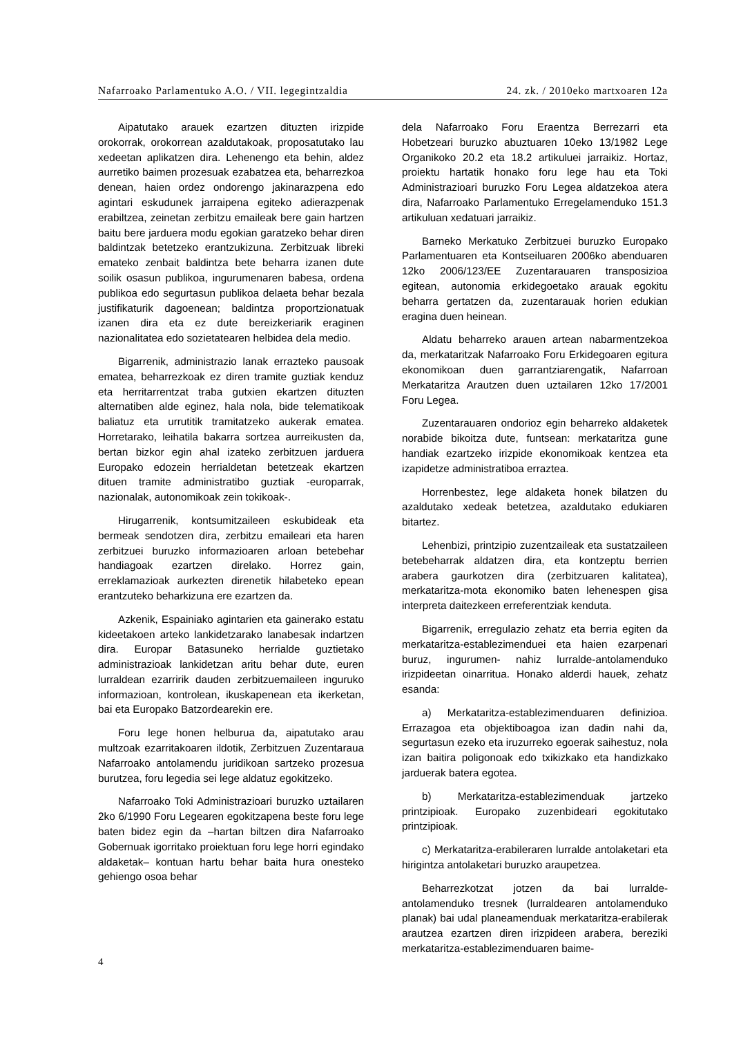Nafarroako Parlamentuko A.O. / VII. legegintzaldia 24. zk. / 2010eko martxoaren 12a
Aipatutako arauek ezartzen dituzten irizpide orokorrak, orokorrean azaldutakoak, proposatutako lau xedeetan aplikatzen dira. Lehenengo eta behin, aldez aurretiko baimen prozesuak ezabatzea eta, beharrezkoa denean, haien ordez ondorengo jakinarazpena edo agintari eskudunek jarraipena egiteko adierazpenak erabiltzea, zeinetan zerbitzu emaileak bere gain hartzen baitu bere jarduera modu egokian garatzeko behar diren baldintzak betetzeko erantzukizuna. Zerbitzuak libreki emateko zenbait baldintza bete beharra izanen dute soilik osasun publikoa, ingurumenaren babesa, ordena publikoa edo segurtasun publikoa delaeta behar bezala justifikaturik dagoenean; baldintza proportzionatuak izanen dira eta ez dute bereizkeriarik eraginen nazionalitatea edo sozietatearen helbidea dela medio.
Bigarrenik, administrazio lanak errazteko pausoak ematea, beharrezkoak ez diren tramite guztiak kenduz eta herritarrentzat traba gutxien ekartzen dituzten alternatiben alde eginez, hala nola, bide telematikoak baliatuz eta urrutitik tramitatzeko aukerak ematea. Horretarako, leihatila bakarra sortzea aurreikusten da, bertan bizkor egin ahal izateko zerbitzuen jarduera Europako edozein herrialdetan betetzeak ekartzen dituen tramite administratibo guztiak -europarrak, nazionalak, autonomikoak zein tokikoak-.
Hirugarrenik, kontsumitzaileen eskubideak eta bermeak sendotzen dira, zerbitzu emaileari eta haren zerbitzuei buruzko informazioaren arloan betebehar handiagoak ezartzen direlako. Horrez gain, erreklamazioak aurkezten direnetik hilabeteko epean erantzuteko beharkizuna ere ezartzen da.
Azkenik, Espainiako agintarien eta gainerako estatu kideetakoen arteko lankidetzarako lanabesak indartzen dira. Europar Batasuneko herrialde guztietako administrazioak lankidetzan aritu behar dute, euren lurraldean ezarririk dauden zerbitzuemaileen inguruko informazioan, kontrolean, ikuskapenean eta ikerketan, bai eta Europako Batzordearekin ere.
Foru lege honen helburua da, aipatutako arau multzoak ezarritakoaren ildotik, Zerbitzuen Zuzentaraua Nafarroako antolamendu juridikoan sartzeko prozesua burutzea, foru legedia sei lege aldatuz egokitzeko.
Nafarroako Toki Administrazioari buruzko uztailaren 2ko 6/1990 Foru Legearen egokitzapena beste foru lege baten bidez egin da –hartan biltzen dira Nafarroako Gobernuak igorritako proiektuan foru lege horri egindako aldaketak– kontuan hartu behar baita hura onesteko gehiengo osoa behar
dela Nafarroako Foru Eraentza Berrezarri eta Hobetzeari buruzko abuztuaren 10eko 13/1982 Lege Organikoko 20.2 eta 18.2 artikuluei jarraikiz. Hortaz, proiektu hartatik honako foru lege hau eta Toki Administrazioari buruzko Foru Legea aldatzekoa atera dira, Nafarroako Parlamentuko Erregelamenduko 151.3 artikuluan xedatuari jarraikiz.
Barneko Merkatuko Zerbitzuei buruzko Europako Parlamentuaren eta Kontseiluaren 2006ko abenduaren 12ko 2006/123/EE Zuzentarauaren transposizioa egitean, autonomia erkidegoetako arauak egokitu beharra gertatzen da, zuzentarauak horien edukian eragina duen heinean.
Aldatu beharreko arauen artean nabarmentzekoa da, merkataritzak Nafarroako Foru Erkidegoaren egitura ekonomikoan duen garrantziarengatik, Nafarroan Merkataritza Arautzen duen uztailaren 12ko 17/2001 Foru Legea.
Zuzentarauaren ondorioz egin beharreko aldaketek norabide bikoitza dute, funtsean: merkataritza gune handiak ezartzeko irizpide ekonomikoak kentzea eta izapidetze administratiboa erraztea.
Horrenbestez, lege aldaketa honek bilatzen du azaldutako xedeak betetzea, azaldutako edukiaren bitartez.
Lehenbizi, printzipio zuzentzaileak eta sustatzaileen betebeharrak aldatzen dira, eta kontzeptu berrien arabera gaurkotzen dira (zerbitzuaren kalitatea), merkataritza-mota ekonomiko baten lehenespen gisa interpreta daitezkeen erreferentziak kenduta.
Bigarrenik, erregulazio zehatz eta berria egiten da merkataritza-establezimenduei eta haien ezarpenari buruz, ingurumen- nahiz lurralde-antolamenduko irizpideetan oinarritua. Honako alderdi hauek, zehatz esanda:
a) Merkataritza-establezimenduaren definizioa. Errazagoa eta objektiboagoa izan dadin nahi da, segurtasun ezeko eta iruzurreko egoerak saihestuz, nola izan baitira poligonoak edo txikizkako eta handizkako jarduerak batera egotea.
b) Merkataritza-establezimenduak jartzeko printzipioak. Europako zuzenbideari egokitutako printzipioak.
c) Merkataritza-erabileraren lurralde antolaketari eta hirigintza antolaketari buruzko araupetzea.
Beharrezkotzat jotzen da bai lurralde-antolamenduko tresnek (lurraldearen antolamenduko planak) bai udal planeamenduak merkataritza-erabilerak arautzea ezartzen diren irizpideen arabera, bereziki merkataritza-establezimenduaren baime-
4